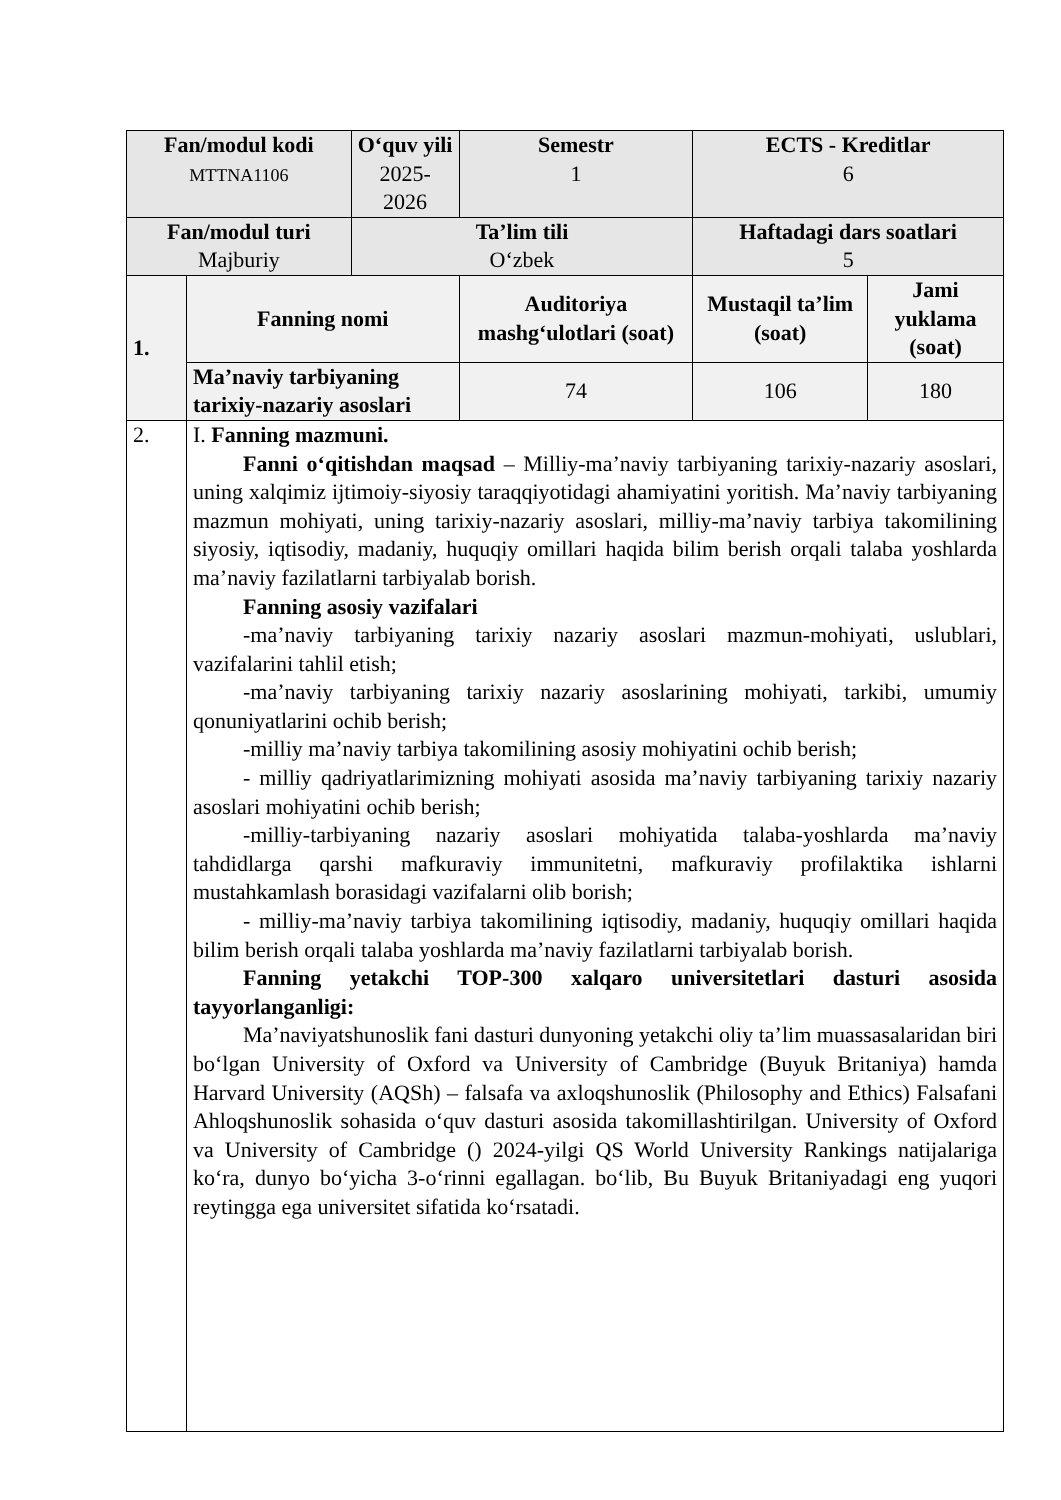| Fan/modul kodi MTTNA1106 | | O‘quv yili 2025-2026 | Semestr 1 | ECTS - Kreditlar 6 | |
| Fan/modul turi Majburiy | | Ta’lim tili O‘zbek | | Haftadagi dars soatlari 5 | |
| 1. | Fanning nomi | | Auditoriya mashg‘ulotlari (soat) | Mustaqil ta’lim (soat) | Jami yuklama (soat) |
| | Ma’naviy tarbiyaning tarixiy-nazariy asoslari | | 74 | 106 | 180 |
| 2. | I. Fanning mazmuni. Fanni o‘qitishdan maqsad – Milliy-ma’naviy tarbiyaning tarixiy-nazariy asoslari, uning xalqimiz ijtimoiy-siyosiy taraqqiyotidagi ahamiyatini yoritish. Ma’naviy tarbiyaning mazmun mohiyati, uning tarixiy-nazariy asoslari, milliy-ma’naviy tarbiya takomilining siyosiy, iqtisodiy, madaniy, huquqiy omillari haqida bilim berish orqali talaba yoshlarda ma’naviy fazilatlarni tarbiyalab borish. Fanning asosiy vazifalari -ma’naviy tarbiyaning tarixiy nazariy asoslari mazmun-mohiyati, uslublari, vazifalarini tahlil etish; -ma’naviy tarbiyaning tarixiy nazariy asoslarining mohiyati, tarkibi, umumiy qonuniyatlarini ochib berish; -milliy ma’naviy tarbiya takomilining asosiy mohiyatini ochib berish; - milliy qadriyatlarimizning mohiyati asosida ma’naviy tarbiyaning tarixiy nazariy asoslari mohiyatini ochib berish; -milliy-tarbiyaning nazariy asoslari mohiyatida talaba-yoshlarda ma’naviy tahdidlarga qarshi mafkuraviy immunitetni, mafkuraviy profilaktika ishlarni mustahkamlash borasidagi vazifalarni olib borish; - milliy-ma’naviy tarbiya takomilining iqtisodiy, madaniy, huquqiy omillari haqida bilim berish orqali talaba yoshlarda ma’naviy fazilatlarni tarbiyalab borish. Fanning yetakchi TOP-300 xalqaro universitetlari dasturi asosida tayyorlanganligi: Ma’naviyatshunoslik fani dasturi dunyoning yetakchi oliy ta’lim muassasalaridan biri bo‘lgan University of Oxford va University of Cambridge (Buyuk Britaniya) hamda Harvard University (AQSh) – falsafa va axloqshunoslik (Philosophy and Ethics) Falsafani Ahloqshunoslik sohasida o‘quv dasturi asosida takomillashtirilgan. University of Oxford va University of Cambridge () 2024-yilgi QS World University Rankings natijalariga ko‘ra, dunyo bo‘yicha 3-o‘rinni egallagan. bo‘lib, Bu Buyuk Britaniyadagi eng yuqori reytingga ega universitet sifatida ko‘rsatadi. | | | | |